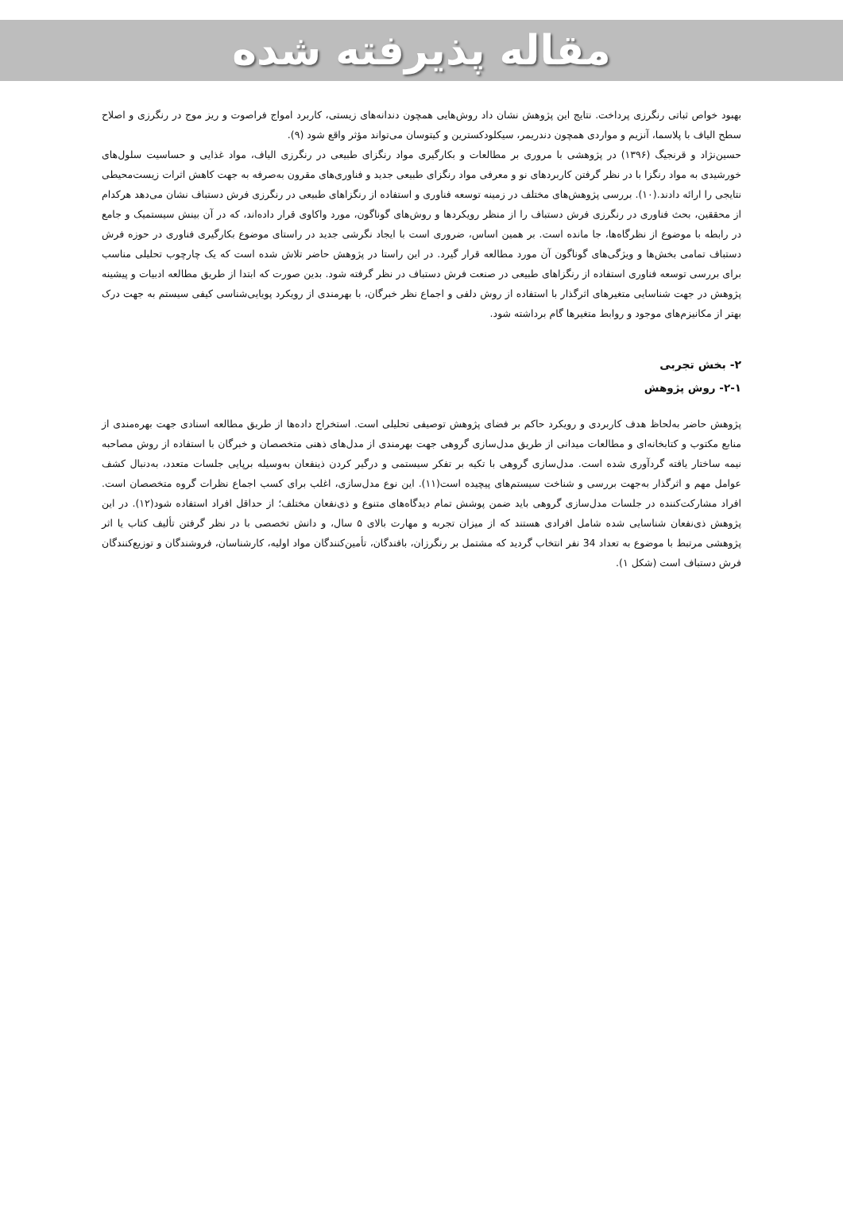مقاله پذیرفته شده
بهبود خواص ثباتی رنگرزی پرداخت. نتایج این پژوهش نشان داد روش‌هایی همچون دندانه‌های زیستی، کاربرد امواج فراصوت و ریز موج در رنگرزی و اصلاح سطح الیاف با پلاسما، آنزیم و مواردی همچون دندریمر، سیکلودکسترین و کیتوسان می‌تواند مؤثر واقع شود (۹).
حسین‌نژاد و قرنجیگ (۱۳۹۶) در پژوهشی با مروری بر مطالعات و بکارگیری مواد رنگزای طبیعی در رنگرزی الیاف، مواد غذایی و حساسیت سلول‌های خورشیدی به مواد رنگزا با در نظر گرفتن کاربردهای نو و معرفی مواد رنگزای طبیعی جدید و فناوری‌های مقرون به‌صرفه به جهت کاهش اثرات زیست‌محیطی نتایجی را ارائه دادند.(۱۰). بررسی پژوهش‌های مختلف در زمینه توسعه فناوری و استفاده از رنگزاهای طبیعی در رنگرزی فرش دستباف نشان می‌دهد هرکدام از محققین، بحث فناوری در رنگرزی فرش دستباف را از منظر رویکردها و روش‌های گوناگون، مورد واکاوی قرار داده‌اند، که در آن بینش سیستمیک و جامع در رابطه با موضوع از نظرگاه‌ها، جا مانده است. بر همین اساس، ضروری است با ایجاد نگرشی جدید در راستای موضوع بکارگیری فناوری در حوزه فرش دستباف تمامی بخش‌ها و ویژگی‌های گوناگون آن مورد مطالعه قرار گیرد. در این راستا در پژوهش حاضر تلاش شده است که یک چارچوب تحلیلی مناسب برای بررسی توسعه فناوری استفاده از رنگزاهای طبیعی در صنعت فرش دستباف در نظر گرفته شود. بدین صورت که ابتدا از طریق مطالعه ادبیات و پیشینه پژوهش در جهت شناسایی متغیرهای اثرگذار با استفاده از روش دلفی و اجماع نظر خبرگان، با بهرمندی از رویکرد پویایی‌شناسی کیفی سیستم به جهت درک بهتر از مکانیزم‌های موجود و روابط متغیرها گام برداشته شود.
۲- بخش تجربی
۲-۱- روش پژوهش
پژوهش حاضر به‌لحاظ هدف کاربردی و رویکرد حاکم بر فضای پژوهش توصیفی تحلیلی است. استخراج داده‌ها از طریق مطالعه اسنادی جهت بهره‌مندی از منابع مکتوب و کتابخانه‌ای و مطالعات میدانی از طریق مدل‌سازی گروهی جهت بهرمندی از مدل‌های ذهنی متخصصان و خبرگان با استفاده از روش مصاحبه نیمه ساختار یافته گردآوری شده است. مدل‌سازی گروهی با تکیه بر تفکر سیستمی و درگیر کردن ذینفعان به‌وسیله برپایی جلسات متعدد، به‌دنبال کشف عوامل مهم و اثرگذار به‌جهت بررسی و شناخت سیستم‌های پیچیده است(۱۱). این نوع مدل‌سازی، اغلب برای کسب اجماع نظرات گروه متخصصان است. افراد مشارکت‌کننده در جلسات مدل‌سازی گروهی باید ضمن پوشش تمام دیدگاه‌های متنوع و ذی‌نفعان مختلف؛ از حداقل افراد استفاده شود(۱۲). در این پژوهش ذی‌نفعان شناسایی شده شامل افرادی هستند که از میزان تجربه و مهارت بالای ۵ سال، و دانش تخصصی با در نظر گرفتن تألیف کتاب یا اثر پژوهشی مرتبط با موضوع به تعداد 34 نفر انتخاب گردید که مشتمل بر رنگرزان، بافندگان، تأمین‌کنندگان مواد اولیه، کارشناسان، فروشندگان و توزیع‌کنندگان فرش دستباف است (شکل ۱).